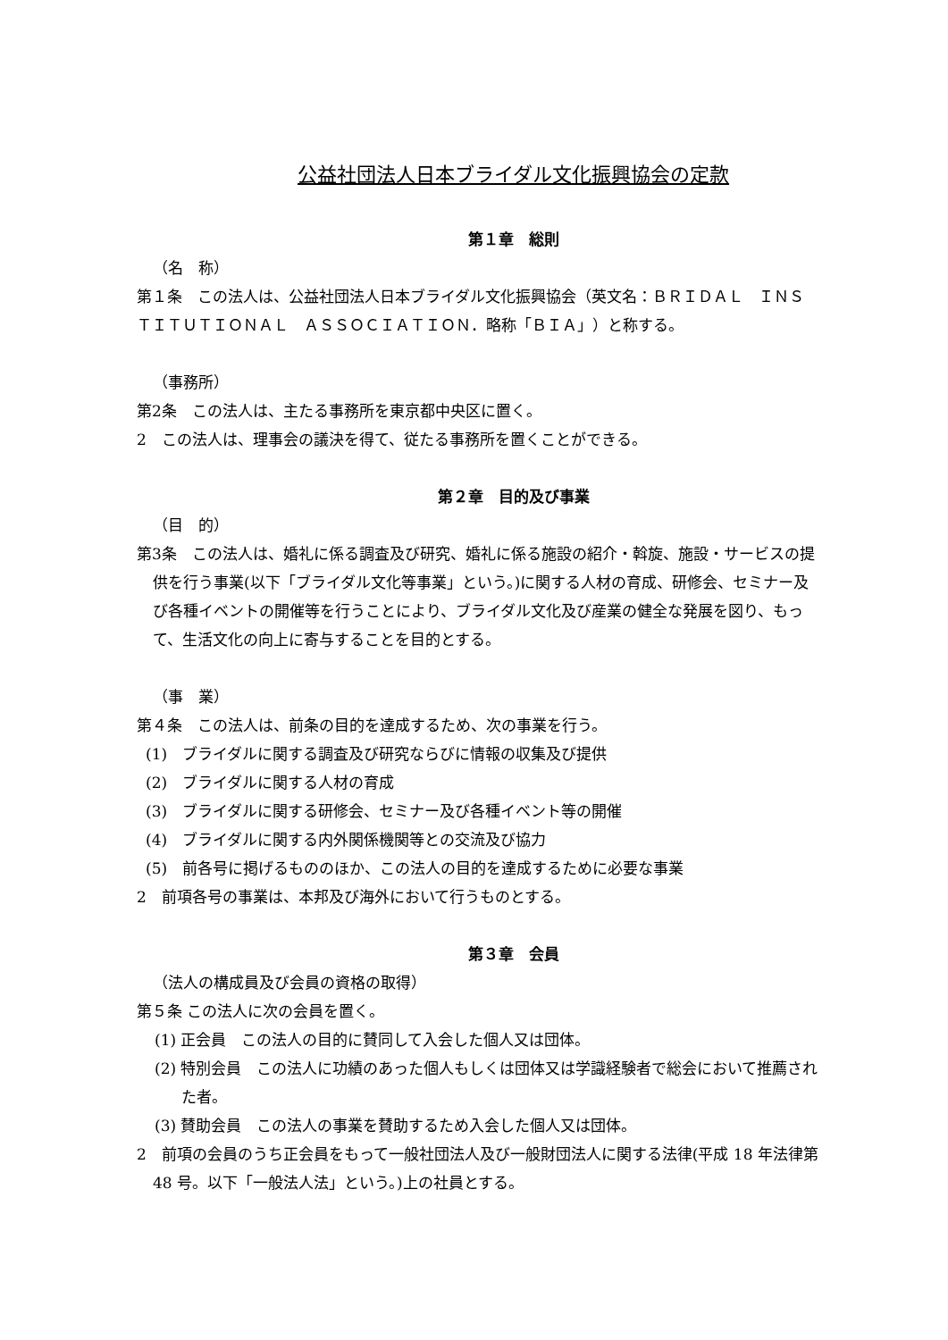公益社団法人日本ブライダル文化振興協会の定款
第１章　総則
（名　称）
第１条　この法人は、公益社団法人日本ブライダル文化振興協会（英文名：ＢＲＩＤＡＬ　ＩＮＳＴＩＴＵＴＩＯＮＡＬ　ＡＳＳＯＣＩＡＴＩＯＮ．略称「ＢＩＡ」）と称する。
（事務所）
第2条　この法人は、主たる事務所を東京都中央区に置く。
2　この法人は、理事会の議決を得て、従たる事務所を置くことができる。
第２章　目的及び事業
（目　的）
第3条　この法人は、婚礼に係る調査及び研究、婚礼に係る施設の紹介・斡旋、施設・サービスの提供を行う事業(以下「ブライダル文化等事業」という。)に関する人材の育成、研修会、セミナー及び各種イベントの開催等を行うことにより、ブライダル文化及び産業の健全な発展を図り、もって、生活文化の向上に寄与することを目的とする。
（事　業）
第４条　この法人は、前条の目的を達成するため、次の事業を行う。
(1)　ブライダルに関する調査及び研究ならびに情報の収集及び提供
(2)　ブライダルに関する人材の育成
(3)　ブライダルに関する研修会、セミナー及び各種イベント等の開催
(4)　ブライダルに関する内外関係機関等との交流及び協力
(5)　前各号に掲げるもののほか、この法人の目的を達成するために必要な事業
2　前項各号の事業は、本邦及び海外において行うものとする。
第３章　会員
（法人の構成員及び会員の資格の取得）
第５条 この法人に次の会員を置く。
(1) 正会員　この法人の目的に賛同して入会した個人又は団体。
(2) 特別会員　この法人に功績のあった個人もしくは団体又は学識経験者で総会において推薦された者。
(3) 賛助会員　この法人の事業を賛助するため入会した個人又は団体。
2　前項の会員のうち正会員をもって一般社団法人及び一般財団法人に関する法律(平成 18 年法律第 48 号。以下「一般法人法」という。)上の社員とする。